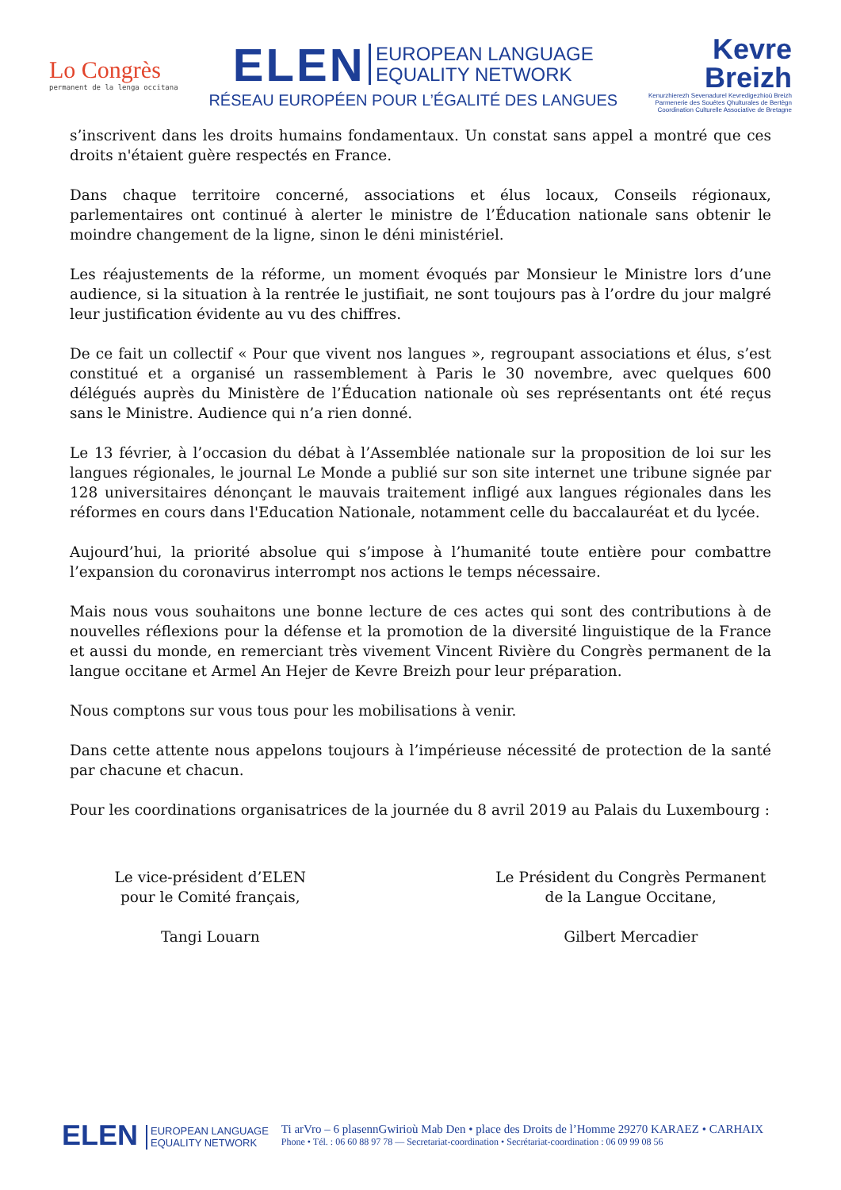Lo Congrès
permanent de la lenga occitana
ELEN EUROPEAN LANGUAGE
EQUALITY NETWORK
RÉSEAU EUROPÉEN POUR L’ÉGALITÉ DES LANGUES
Kevre
Breizh
Kenurzhierezh Sevenadurel Kevredigezhioù Breizh
Parmenerie des Souétes Qhulturales de Bertègn
Coordination Culturelle Associative de Bretagne
s’inscrivent dans les droits humains fondamentaux. Un constat sans appel a montré que ces droits n'étaient guère respectés en France.
Dans chaque territoire concerné, associations et élus locaux, Conseils régionaux, parlementaires ont continué à alerter le ministre de l’Éducation nationale sans obtenir le moindre changement de la ligne, sinon le déni ministériel.
Les réajustements de la réforme, un moment évoqués par Monsieur le Ministre lors d’une audience, si la situation à la rentrée le justifiait, ne sont toujours pas à l’ordre du jour malgré leur justification évidente au vu des chiffres.
De ce fait un collectif « Pour que vivent nos langues », regroupant associations et élus, s’est constitué et a organisé un rassemblement à Paris le 30 novembre, avec quelques 600 délégués auprès du Ministère de l’Éducation nationale où ses représentants ont été reçus sans le Ministre. Audience qui n’a rien donné.
Le 13 février, à l’occasion du débat à l’Assemblée nationale sur la proposition de loi sur les langues régionales, le journal Le Monde a publié sur son site internet une tribune signée par 128 universitaires dénonçant le mauvais traitement infligé aux langues régionales dans les réformes en cours dans l'Education Nationale, notamment celle du baccalauréat et du lycée.
Aujourd’hui, la priorité absolue qui s’impose à l’humanité toute entière pour combattre l’expansion du coronavirus interrompt nos actions le temps nécessaire.
Mais nous vous souhaitons une bonne lecture de ces actes qui sont des contributions à de nouvelles réflexions pour la défense et la promotion de la diversité linguistique de la France et aussi du monde, en remerciant très vivement Vincent Rivière du Congrès permanent de la langue occitane et Armel An Hejer de Kevre Breizh pour leur préparation.
Nous comptons sur vous tous pour les mobilisations à venir.
Dans cette attente nous appelons toujours à l’impérieuse nécessité de protection de la santé par chacune et chacun.
Pour les coordinations organisatrices de la journée du 8 avril 2019 au Palais du Luxembourg :
Le vice-président d’ELEN
pour le Comité français,
Tangi Louarn
Le Président du Congrès Permanent
de la Langue Occitane,
Gilbert Mercadier
ELEN EUROPEAN LANGUAGE
EQUALITY NETWORK
Ti arVro – 6 plasennGwirioù Mab Den • place des Droits de l’Homme 29270 KARAEZ • CARHAIX
Phone • Tél. : 06 60 88 97 78 — Secretariat-coordination • Secrétariat-coordination : 06 09 99 08 56